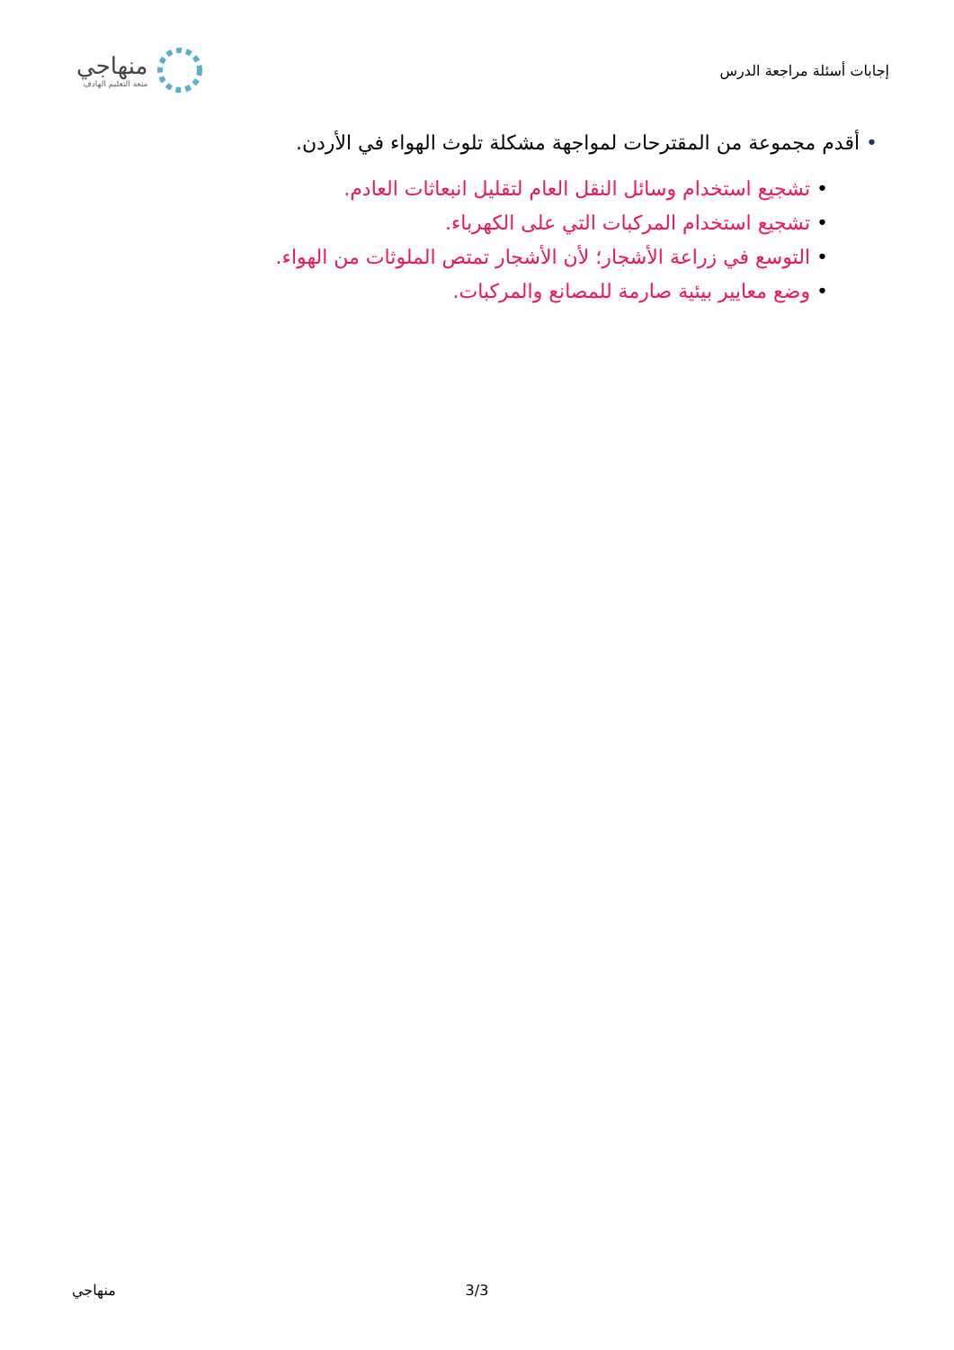إجابات أسئلة مراجعة الدرس
منهاجي
متعة التعليم الهادف
• أقدم مجموعة من المقترحات لمواجهة مشكلة تلوث الهواء في الأردن.
• تشجيع استخدام وسائل النقل العام لتقليل انبعاثات العادم.
• تشجيع استخدام المركبات التي على الكهرباء.
• التوسع في زراعة الأشجار؛ لأن الأشجار تمتص الملوثات من الهواء.
• وضع معايير بيئية صارمة للمصانع والمركبات.
منهاجي 3/3